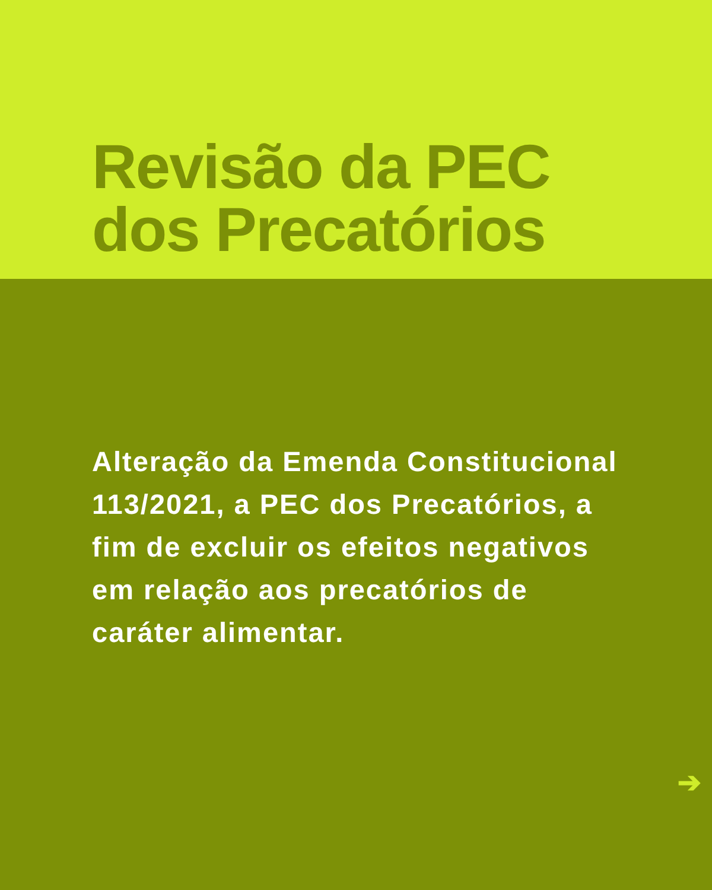Revisão da PEC
dos Precatórios
Alteração da Emenda Constitucional 113/2021, a PEC dos Precatórios, a fim de excluir os efeitos negativos em relação aos precatórios de caráter alimentar.
➔